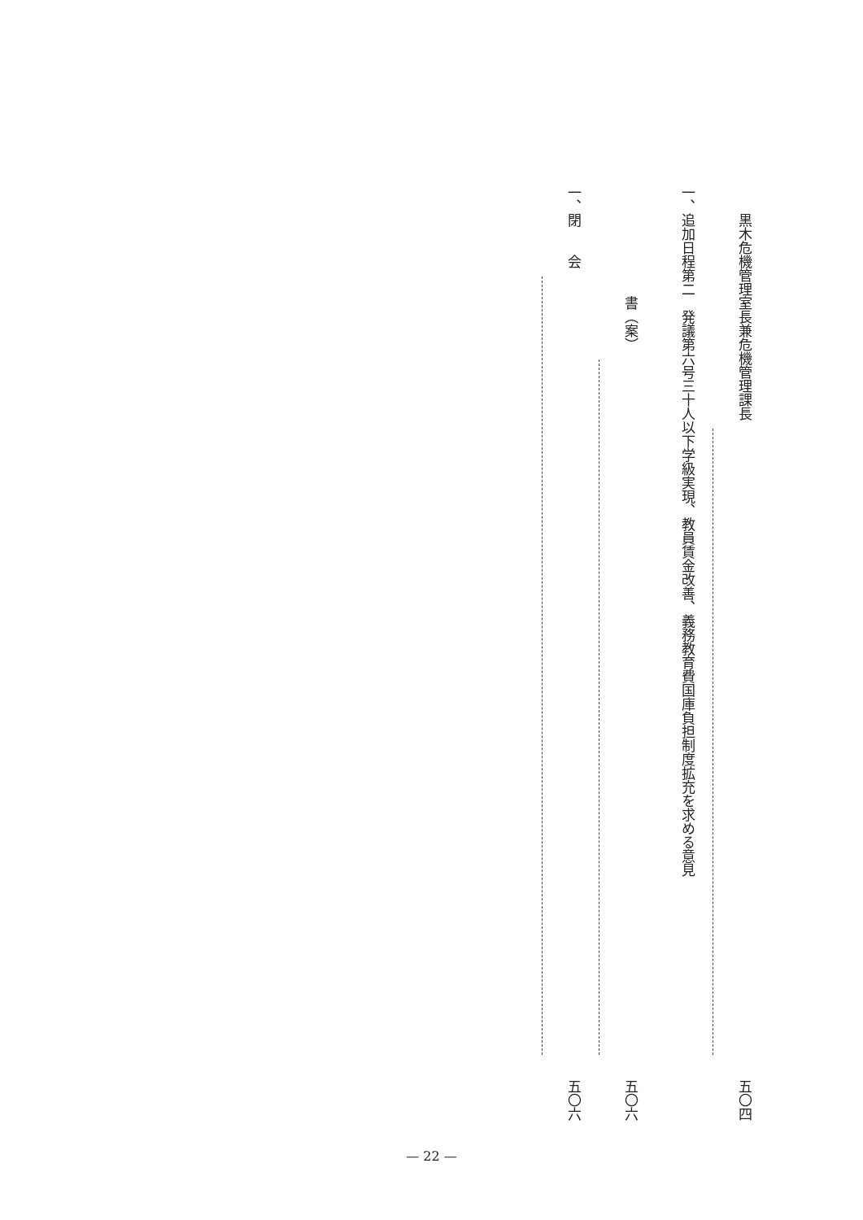黒木危機管理室長兼危機管理課長
五〇四
一、追加日程第二　発議第六号三十人以下学級実現、教員賃金改善、義務教育費国庫負担制度拡充を求める意見
　　　　　　　　書（案）
五〇六
一、閉　　会
五〇六
— 22 —